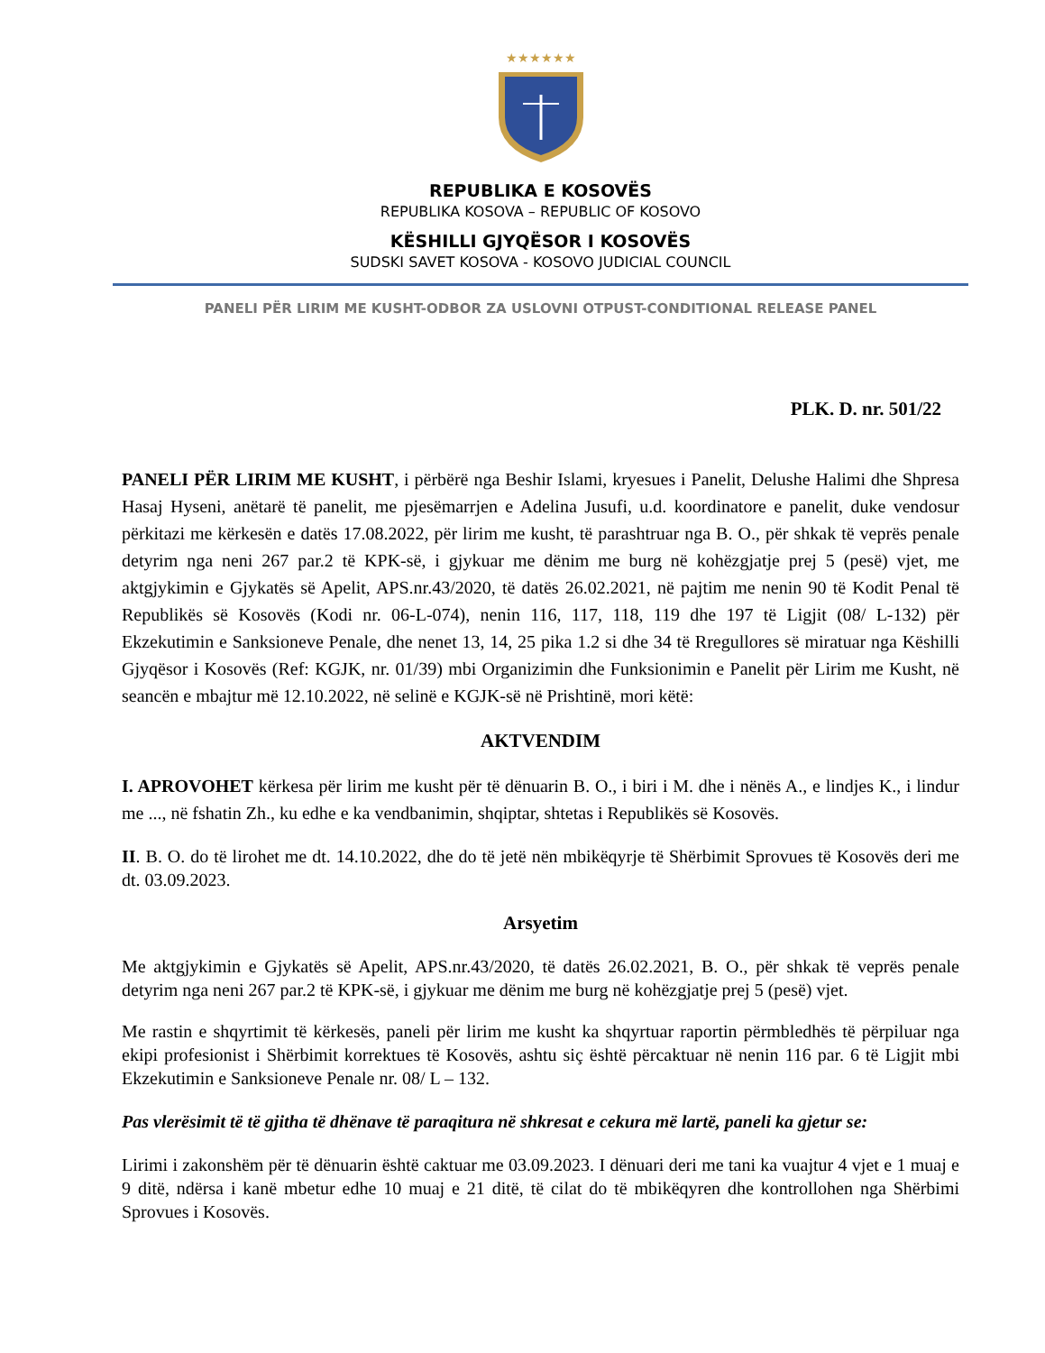★★★★★★
REPUBLIKA E KOSOVËS
REPUBLIKA KOSOVA – REPUBLIC OF KOSOVO
KËSHILLI GJYQËSOR I KOSOVËS
SUDSKI SAVET KOSOVA - KOSOVO JUDICIAL COUNCIL
PANELI PËR LIRIM ME KUSHT-ODBOR ZA USLOVNI OTPUST-CONDITIONAL RELEASE PANEL
PLK. D. nr. 501/22
PANELI PËR LIRIM ME KUSHT, i përbërë nga Beshir Islami, kryesues i Panelit, Delushe Halimi dhe Shpresa Hasaj Hyseni, anëtarë të panelit, me pjesëmarrjen e Adelina Jusufi, u.d. koordinatore e panelit, duke vendosur përkitazi me kërkesën e datës 17.08.2022, për lirim me kusht, të parashtruar nga B. O., për shkak të veprës penale detyrim nga neni 267 par.2 të KPK-së, i gjykuar me dënim me burg në kohëzgjatje prej 5 (pesë) vjet, me aktgjykimin e Gjykatës së Apelit, APS.nr.43/2020, të datës 26.02.2021, në pajtim me nenin 90 të Kodit Penal të Republikës së Kosovës (Kodi nr. 06-L-074), nenin 116, 117, 118, 119 dhe 197 të Ligjit (08/ L-132) për Ekzekutimin e Sanksioneve Penale, dhe nenet 13, 14, 25 pika 1.2 si dhe 34 të Rregullores së miratuar nga Këshilli Gjyqësor i Kosovës (Ref: KGJK, nr. 01/39) mbi Organizimin dhe Funksionimin e Panelit për Lirim me Kusht, në seancën e mbajtur më 12.10.2022, në selinë e KGJK-së në Prishtinë, mori këtë:
AKTVENDIM
I. APROVOHET kërkesa për lirim me kusht për të dënuarin B. O., i biri i M. dhe i nënës A., e lindjes K., i lindur me ..., në fshatin Zh., ku edhe e ka vendbanimin, shqiptar, shtetas i Republikës së Kosovës.
II. B. O. do të lirohet me dt. 14.10.2022, dhe do të jetë nën mbikëqyrje të Shërbimit Sprovues të Kosovës deri me dt. 03.09.2023.
Arsyetim
Me aktgjykimin e Gjykatës së Apelit, APS.nr.43/2020, të datës 26.02.2021, B. O., për shkak të veprës penale detyrim nga neni 267 par.2 të KPK-së, i gjykuar me dënim me burg në kohëzgjatje prej 5 (pesë) vjet.
Me rastin e shqyrtimit të kërkesës, paneli për lirim me kusht ka shqyrtuar raportin përmbledhës të përpiluar nga ekipi profesionist i Shërbimit korrektues të Kosovës, ashtu siç është përcaktuar në nenin 116 par. 6 të Ligjit mbi Ekzekutimin e Sanksioneve Penale nr. 08/ L – 132.
Pas vlerësimit të të gjitha të dhënave të paraqitura në shkresat e cekura më lartë, paneli ka gjetur se:
Lirimi i zakonshëm për të dënuarin është caktuar me 03.09.2023. I dënuari deri me tani ka vuajtur 4 vjet e 1 muaj e 9 ditë, ndërsa i kanë mbetur edhe 10 muaj e 21 ditë, të cilat do të mbikëqyren dhe kontrollohen nga Shërbimi Sprovues i Kosovës.